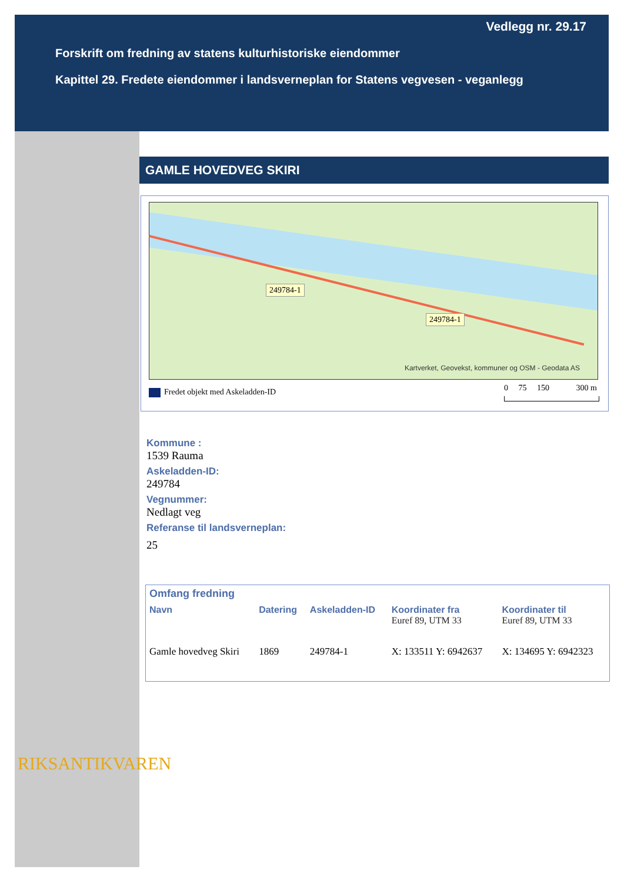Vedlegg nr. 29.17
Forskrift om fredning av statens kulturhistoriske eiendommer
Kapittel 29. Fredete eiendommer i landsverneplan for Statens vegvesen - veganlegg
GAMLE HOVEDVEG SKIRI
249784-1
249784-1
Kartverket, Geovekst, kommuner og OSM - Geodata AS
Fredet objekt med Askeladden-ID
0 75 150 300 m
Kommune :
1539 Rauma
Askeladden-ID:
249784
Vegnummer:
Nedlagt veg
Referanse til landsverneplan:
25
| Omfang fredning | | | | |
| --- | --- | --- | --- | --- |
| Navn | Datering | Askeladden-ID | Koordinater fra Euref 89, UTM 33 | Koordinater til Euref 89, UTM 33 |
| Gamle hovedveg Skiri | 1869 | 249784-1 | X: 133511 Y: 6942637 | X: 134695 Y: 6942323 |
RIKSANTIKVAREN